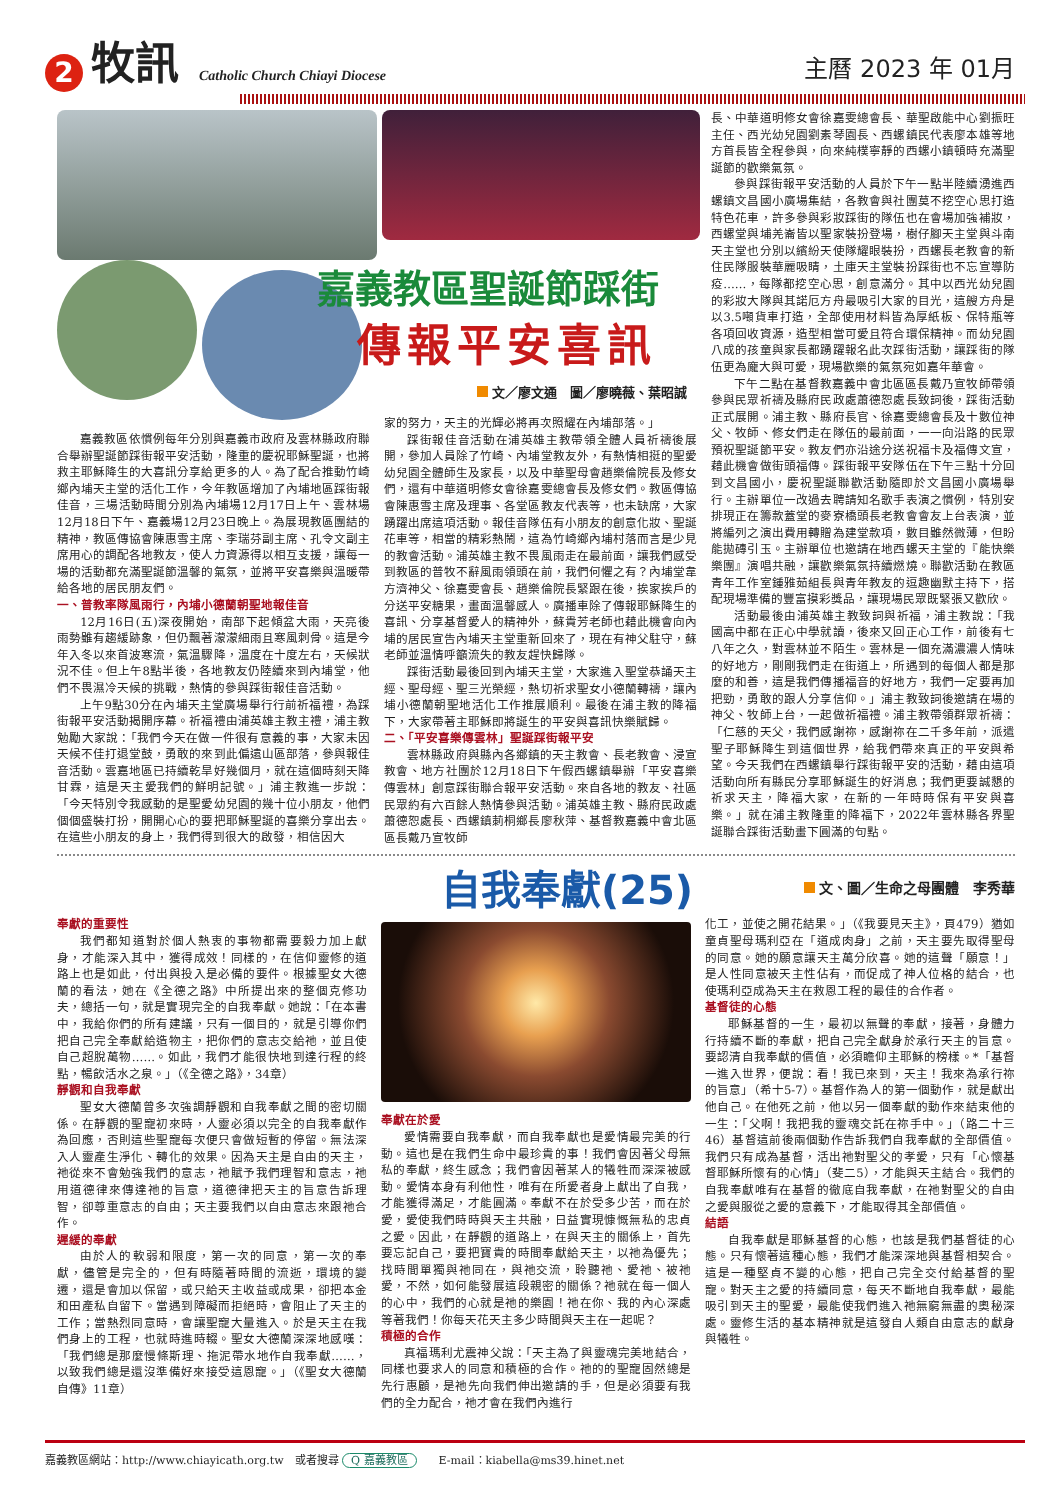2
牧訊
Catholic Church Chiayi Diocese
主曆 2023 年 01月
嘉義教區聖誕節踩街
傳報平安喜訊
文／廖文通　圖／廖曉薇、葉昭誠
嘉義教區依慣例每年分別與嘉義市政府及雲林縣政府聯合舉辦聖誕節踩街報平安活動，隆重的慶祝耶穌聖誕，也將救主耶穌降生的大喜訊分享給更多的人。為了配合推動竹崎鄉內埔天主堂的活化工作，今年教區增加了內埔地區踩街報佳音，三場活動時間分別為內埔場12月17日上午、雲林場12月18日下午、嘉義場12月23日晚上。為展現教區團結的精神，教區傳協會陳惠雪主席、李瑞芬副主席、孔令文副主席用心的調配各地教友，使人力資源得以相互支援，讓每一場的活動都充滿聖誕節溫馨的氣氛，並將平安喜樂與溫暖帶給各地的居民朋友們。
一、普教率隊風雨行，內埔小德蘭朝聖地報佳音
12月16日(五)深夜開始，南部下起傾盆大雨，天亮後雨勢雖有趨緩跡象，但仍飄著濛濛細雨且寒風刺骨。這是今年入冬以來首波寒流，氣溫驟降，溫度在十度左右，天候狀況不佳。但上午8點半後，各地教友仍陸續來到內埔堂，他們不畏濕冷天候的挑戰，熱情的參與踩街報佳音活動。
上午9點30分在內埔天主堂廣場舉行行前祈福禮，為踩街報平安活動揭開序幕。祈福禮由浦英雄主教主禮，浦主教勉勵大家說：「我們今天在做一件很有意義的事，大家未因天候不佳打退堂鼓，勇敢的來到此偏遠山區部落，參與報佳音活動。雲嘉地區已持續乾旱好幾個月，就在這個時刻天降甘霖，這是天主愛我們的鮮明記號。」浦主教進一步說：「今天特別令我感動的是聖愛幼兒園的幾十位小朋友，他們個個盛裝打扮，開開心心的要把耶穌聖誕的喜樂分享出去。在這些小朋友的身上，我們得到很大的啟發，相信因大
家的努力，天主的光輝必將再次照耀在內埔部落。」
踩街報佳音活動在浦英雄主教帶領全體人員祈禱後展開，參加人員除了竹崎、內埔堂教友外，有熱情相挺的聖愛幼兒園全體師生及家長，以及中華聖母會趙樂倫院長及修女們，還有中華道明修女會徐嘉雯總會長及修女們。教區傳協會陳惠雪主席及理事、各堂區教友代表等，也未缺席，大家踴躍出席這項活動。報佳音隊伍有小朋友的創意化妝、聖誕花車等，相當的精彩熱鬧，這為竹崎鄉內埔村落而言是少見的教會活動。浦英雄主教不畏風雨走在最前面，讓我們感受到教區的普牧不辭風雨領頭在前，我們何懼之有？內埔堂韋方濟神父、徐嘉雯會長、趙樂倫院長緊跟在後，挨家挨戶的分送平安糖果，畫面溫馨感人。廣播車除了傳報耶穌降生的喜訊、分享基督愛人的精神外，蘇貴芳老師也藉此機會向內埔的居民宣告內埔天主堂重新回來了，現在有神父駐守，蘇老師並溫情呼籲流失的教友趕快歸隊。
踩街活動最後回到內埔天主堂，大家進入聖堂恭誦天主經、聖母經、聖三光榮經，熱切祈求聖女小德蘭轉禱，讓內埔小德蘭朝聖地活化工作推展順利。最後在浦主教的降福下，大家帶著主耶穌即將誕生的平安與喜訊快樂賦歸。
二、「平安喜樂傳雲林」聖誕踩街報平安
雲林縣政府與縣內各鄉鎮的天主教會、長老教會、浸宣教會、地方社團於12月18日下午假西螺鎮舉辦「平安喜樂傳雲林」創意踩街聯合報平安活動。來自各地的教友、社區民眾約有六百餘人熱情參與活動。浦英雄主教、縣府民政處蕭德恕處長、西螺鎮莿桐鄉長廖秋萍、基督教嘉義中會北區區長戴乃宣牧師
長、中華道明修女會徐嘉雯總會長、華聖啟能中心劉振旺主任、西光幼兒園劉素琴園長、西螺鎮民代表廖本雄等地方首長皆全程參與，向來純樸寧靜的西螺小鎮頓時充滿聖誕節的歡樂氣氛。
參與踩街報平安活動的人員於下午一點半陸續湧進西螺鎮文昌國小廣場集結，各教會與社團莫不挖空心思打造特色花車，許多參與彩妝踩街的隊伍也在會場加強補妝，西螺堂與埔羌崙皆以聖家裝扮登場，樹仔腳天主堂與斗南天主堂也分別以繽紛天使隊耀眼裝扮，西螺長老教會的新住民隊服裝華麗吸睛，土庫天主堂裝扮踩街也不忘宣導防疫……，每隊都挖空心思，創意滿分。其中以西光幼兒園的彩妝大隊與其諾厄方舟最吸引大家的目光，這艘方舟是以3.5噸貨車打造，全部使用材料皆為厚紙板、保特瓶等各項回收資源，造型相當可愛且符合環保精神。而幼兒園八成的孩童與家長都踴躍報名此次踩街活動，讓踩街的隊伍更為龐大與可愛，現場歡樂的氣氛宛如嘉年華會。
下午二點在基督教嘉義中會北區區長戴乃宣牧師帶領參與民眾祈禱及縣府民政處蕭德恕處長致詞後，踩街活動正式展開。浦主教、縣府長官、徐嘉雯總會長及十數位神父、牧師、修女們走在隊伍的最前面，一一向沿路的民眾預祝聖誕節平安。教友們亦沿途分送祝福卡及福傳文宣，藉此機會做街頭福傳。踩街報平安隊伍在下午三點十分回到文昌國小，慶祝聖誕聯歡活動隨即於文昌國小廣場舉行。主辦單位一改過去聘請知名歌手表演之慣例，特別安排現正在籌款蓋堂的麥寮橋頭長老教會會友上台表演，並將編列之演出費用轉贈為建堂款項，數目雖然微薄，但盼能拋磚引玉。主辦單位也邀請在地西螺天主堂的『能快樂樂團』演唱共融，讓歡樂氣氛持續燃燒。聯歡活動在教區青年工作室鍾雅茹組長與青年教友的逗趣幽默主持下，搭配現場準備的豐富摸彩獎品，讓現場民眾既緊張又歡欣。
活動最後由浦英雄主教致詞與祈福，浦主教說：「我國高中都在正心中學就讀，後來又回正心工作，前後有七八年之久，對雲林並不陌生。雲林是一個充滿濃濃人情味的好地方，剛剛我們走在街道上，所遇到的每個人都是那麼的和善，這是我們傳播福音的好地方，我們一定要再加把勁，勇敢的跟人分享信仰。」浦主教致詞後邀請在場的神父、牧師上台，一起做祈福禮。浦主教帶領群眾祈禱：「仁慈的天父，我們感謝祢，感謝祢在二千多年前，派遣聖子耶穌降生到這個世界，給我們帶來真正的平安與希望。今天我們在西螺鎮舉行踩街報平安的活動，藉由這項活動向所有縣民分享耶穌誕生的好消息；我們更要誠懇的祈求天主，降福大家，在新的一年時時保有平安與喜樂。」就在浦主教隆重的降福下，2022年雲林縣各界聖誕聯合踩街活動畫下圓滿的句點。
自我奉獻(25)
文、圖／生命之母團體　李秀華
奉獻的重要性
我們都知道對於個人熱衷的事物都需要毅力加上獻身，才能深入其中，獲得成效！同樣的，在信仰靈修的道路上也是如此，付出與投入是必備的要件。根據聖女大德蘭的看法，她在《全德之路》中所提出來的整個克修功夫，總括一句，就是實現完全的自我奉獻。她說：「在本書中，我給你們的所有建議，只有一個目的，就是引導你們把自己完全奉獻給造物主，把你們的意志交給祂，並且使自己超脫萬物……。如此，我們才能很快地到達行程的終點，暢飲活水之泉。」（《全德之路》，34章）
靜觀和自我奉獻
聖女大德蘭曾多次強調靜觀和自我奉獻之間的密切關係。在靜觀的聖寵初來時，人靈必須以完全的自我奉獻作為回應，否則這些聖寵每次便只會做短暫的停留。無法深入人靈產生淨化、轉化的效果。因為天主是自由的天主，祂從來不會勉強我們的意志，祂賦予我們理智和意志，祂用道德律來傳達祂的旨意，道德律把天主的旨意告訴理智，卻尊重意志的自由；天主要我們以自由意志來跟祂合作。
遲緩的奉獻
由於人的軟弱和限度，第一次的同意，第一次的奉獻，儘管是完全的，但有時隨著時間的流逝，環境的變遷，還是會加以保留，或只給天主收益或成果，卻把本金和田產私自留下。當遇到障礙而拒絕時，會阻止了天主的工作；當熱烈同意時，會讓聖寵大量進入。於是天主在我們身上的工程，也就時進時輟。聖女大德蘭深深地感嘆：「我們總是那麼慢條斯理、拖泥帶水地作自我奉獻……，以致我們總是還沒準備好來接受這恩寵。」（《聖女大德蘭自傳》11章）
奉獻在於愛
愛情需要自我奉獻，而自我奉獻也是愛情最完美的行動。這也是在我們生命中最珍貴的事！我們會因著父母無私的奉獻，終生感念；我們會因著某人的犧牲而深深被感動。愛情本身有利他性，唯有在所愛者身上獻出了自我，才能獲得滿足，才能圓滿。奉獻不在於受多少苦，而在於愛，愛使我們時時與天主共融，日益實現慷慨無私的忠貞之愛。因此，在靜觀的道路上，在與天主的關係上，首先要忘記自己，要把寶貴的時間奉獻給天主，以祂為優先；找時間單獨與祂同在，與祂交流，聆聽祂、愛祂、被祂愛，不然，如何能發展這段親密的關係？祂就在每一個人的心中，我們的心就是祂的樂園！祂在你、我的內心深處等著我們！你每天花天主多少時間與天主在一起呢？
積極的合作
真福瑪利尤震神父說：「天主為了與靈魂完美地結合，同樣也要求人的同意和積極的合作。祂的的聖寵固然總是先行惠顧，是祂先向我們伸出邀請的手，但是必須要有我們的全力配合，祂才會在我們內進行
化工，並使之開花結果。」（《我要見天主》，頁479）猶如童貞聖母瑪利亞在「道成肉身」之前，天主要先取得聖母的同意。她的願意讓天主萬分欣喜。她的這聲「願意！」是人性同意被天主性佔有，而促成了神人位格的結合，也使瑪利亞成為天主在救恩工程的最佳的合作者。
基督徒的心態
耶穌基督的一生，最初以無聲的奉獻，接著，身體力行持續不斷的奉獻，把自己完全獻身於承行天主的旨意。要認清自我奉獻的價值，必須瞻仰主耶穌的榜樣。*「基督一進入世界，便說：看！我已來到，天主！我來為承行祢的旨意」（希十5-7）。基督作為人的第一個動作，就是獻出他自己。在他死之前，他以另一個奉獻的動作來結束他的一生：「父啊！我把我的靈魂交託在祢手中。」（路二十三46）基督這前後兩個動作告訴我們自我奉獻的全部價值。我們只有成為基督，活出祂對聖父的孝愛，只有「心懷基督耶穌所懷有的心情」（斐二5），才能與天主結合。我們的自我奉獻唯有在基督的徹底自我奉獻，在祂對聖父的自由之愛與服從之愛的意義下，才能取得其全部價值。
結語
自我奉獻是耶穌基督的心態，也該是我們基督徒的心態。只有懷著這種心態，我們才能深深地與基督相契合。這是一種堅貞不變的心態，把自己完全交付給基督的聖寵。對天主之愛的持續同意，每天不斷地自我奉獻，最能吸引到天主的聖愛，最能使我們進入祂無窮無盡的奧秘深處。靈修生活的基本精神就是這發自人類自由意志的獻身與犧牲。
嘉義教區網站：http://www.chiayicath.org.tw　或者搜尋 Q 嘉義教區　　E-mail：kiabella@ms39.hinet.net